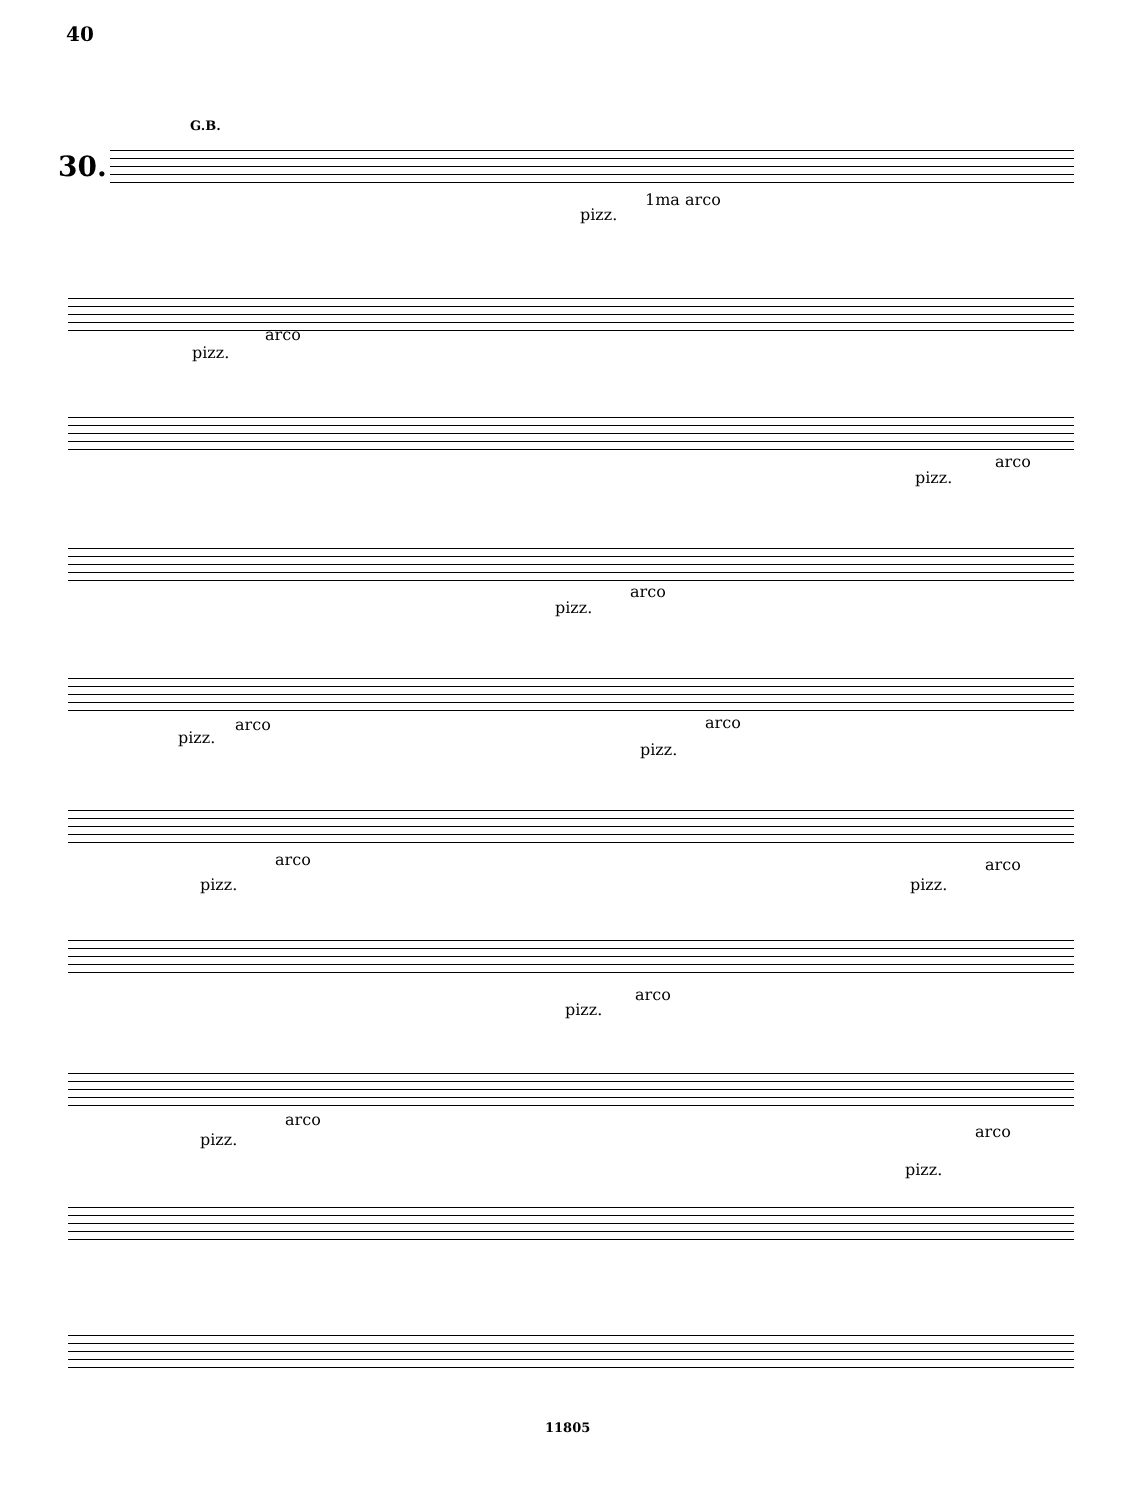40
30.
G.B.
pizz.
1ma arco
pizz.
arco
pizz.
arco
pizz.
arco
pizz.
arco
pizz.
arco
pizz.
arco
pizz.
arco
pizz.
arco
pizz.
arco
pizz.
arco
11805